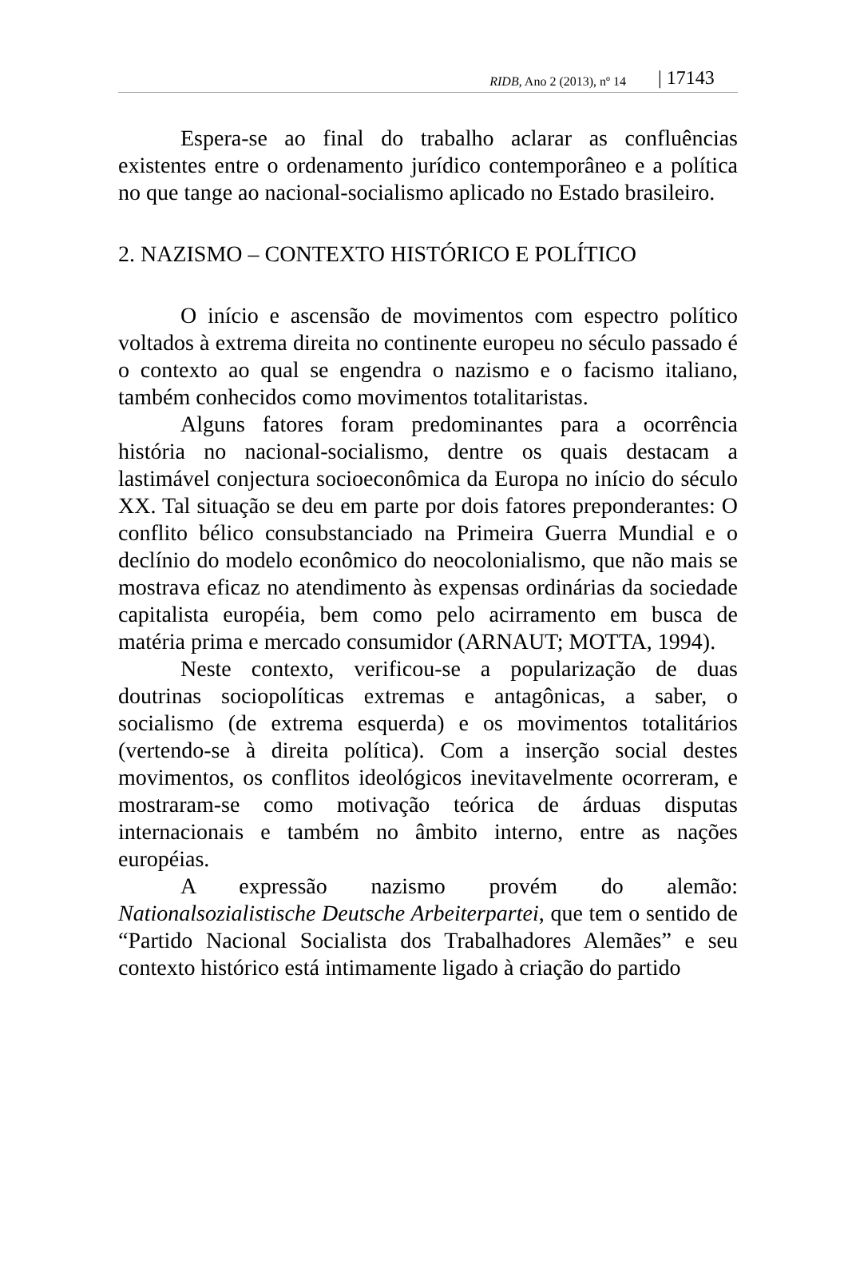RIDB, Ano 2 (2013), nº 14 | 17143
Espera-se ao final do trabalho aclarar as confluências existentes entre o ordenamento jurídico contemporâneo e a política no que tange ao nacional-socialismo aplicado no Estado brasileiro.
2. NAZISMO – CONTEXTO HISTÓRICO E POLÍTICO
O início e ascensão de movimentos com espectro político voltados à extrema direita no continente europeu no século passado é o contexto ao qual se engendra o nazismo e o facismo italiano, também conhecidos como movimentos totalitaristas.
Alguns fatores foram predominantes para a ocorrência história no nacional-socialismo, dentre os quais destacam a lastimável conjectura socioeconômica da Europa no início do século XX. Tal situação se deu em parte por dois fatores preponderantes: O conflito bélico consubstanciado na Primeira Guerra Mundial e o declínio do modelo econômico do neocolonialismo, que não mais se mostrava eficaz no atendimento às expensas ordinárias da sociedade capitalista européia, bem como pelo acirramento em busca de matéria prima e mercado consumidor (ARNAUT; MOTTA, 1994).
Neste contexto, verificou-se a popularização de duas doutrinas sociopolíticas extremas e antagônicas, a saber, o socialismo (de extrema esquerda) e os movimentos totalitários (vertendo-se à direita política). Com a inserção social destes movimentos, os conflitos ideológicos inevitavelmente ocorreram, e mostraram-se como motivação teórica de árduas disputas internacionais e também no âmbito interno, entre as nações européias.
A expressão nazismo provém do alemão: Nationalsozialistische Deutsche Arbeiterpartei, que tem o sentido de “Partido Nacional Socialista dos Trabalhadores Alemães” e seu contexto histórico está intimamente ligado à criação do partido